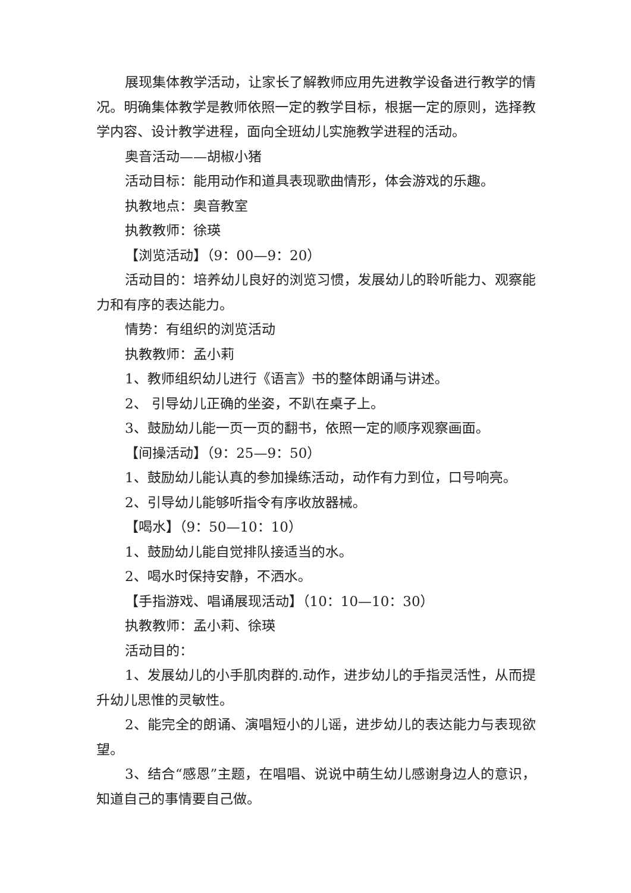展现集体教学活动，让家长了解教师应用先进教学设备进行教学的情况。明确集体教学是教师依照一定的教学目标，根据一定的原则，选择教学内容、设计教学进程，面向全班幼儿实施教学进程的活动。
奥音活动——胡椒小猪
活动目标：能用动作和道具表现歌曲情形，体会游戏的乐趣。
执教地点：奥音教室
执教教师：徐瑛
【浏览活动】（9：00—9：20）
活动目的：培养幼儿良好的浏览习惯，发展幼儿的聆听能力、观察能力和有序的表达能力。
情势：有组织的浏览活动
执教教师：孟小莉
1、教师组织幼儿进行《语言》书的整体朗诵与讲述。
2、 引导幼儿正确的坐姿，不趴在桌子上。
3、鼓励幼儿能一页一页的翻书，依照一定的顺序观察画面。
【间操活动】（9：25—9：50）
1、鼓励幼儿能认真的参加操练活动，动作有力到位，口号响亮。
2、引导幼儿能够听指令有序收放器械。
【喝水】（9：50—10：10）
1、鼓励幼儿能自觉排队接适当的水。
2、喝水时保持安静，不洒水。
【手指游戏、唱诵展现活动】（10：10—10：30）
执教教师：孟小莉、徐瑛
活动目的：
1、发展幼儿的小手肌肉群的.动作，进步幼儿的手指灵活性，从而提升幼儿思惟的灵敏性。
2、能完全的朗诵、演唱短小的儿谣，进步幼儿的表达能力与表现欲望。
3、结合“感恩”主题，在唱唱、说说中萌生幼儿感谢身边人的意识，知道自己的事情要自己做。